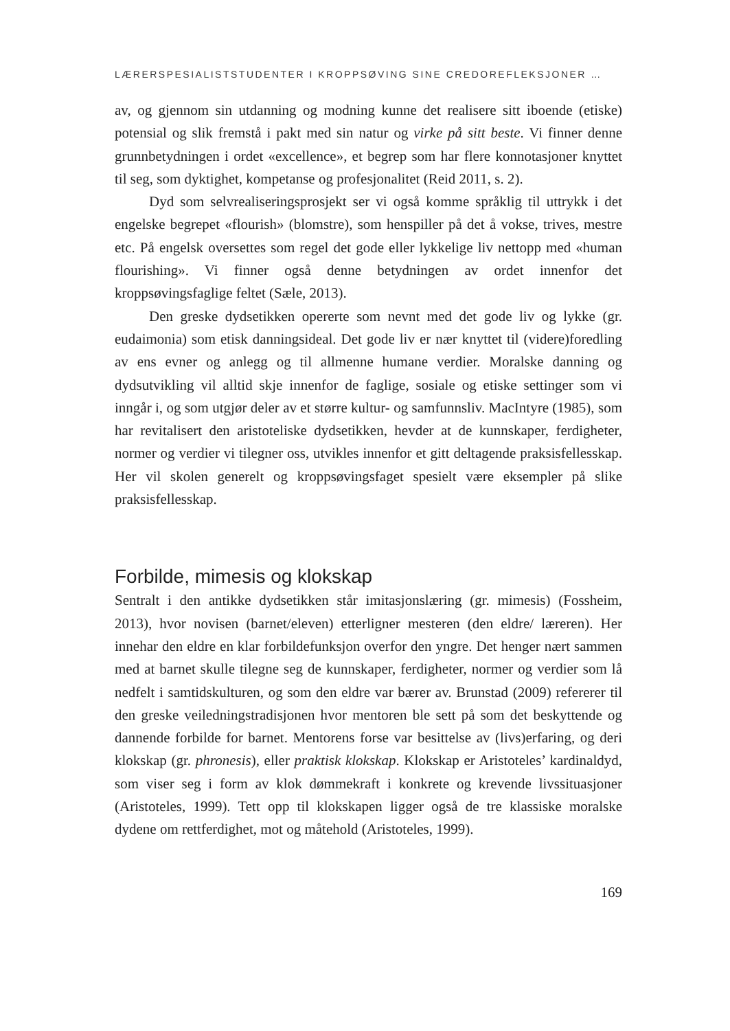LÆRERSPESIALISTSTUDENTER I KROPPSØVING SINE CREDOREFLEKSJONER …
av, og gjennom sin utdanning og modning kunne det realisere sitt iboende (etiske) potensial og slik fremstå i pakt med sin natur og virke på sitt beste. Vi finner denne grunnbetydningen i ordet «excellence», et begrep som har flere konnotasjoner knyttet til seg, som dyktighet, kompetanse og profesjonalitet (Reid 2011, s. 2).
Dyd som selvrealiseringsprosjekt ser vi også komme språklig til uttrykk i det engelske begrepet «flourish» (blomstre), som henspiller på det å vokse, trives, mestre etc. På engelsk oversettes som regel det gode eller lykkelige liv nettopp med «human flourishing». Vi finner også denne betydningen av ordet innenfor det kroppsøvingsfaglige feltet (Sæle, 2013).
Den greske dydsetikken opererte som nevnt med det gode liv og lykke (gr. eudaimonia) som etisk danningsideal. Det gode liv er nær knyttet til (videre)foredling av ens evner og anlegg og til allmenne humane verdier. Moralske danning og dydsutvikling vil alltid skje innenfor de faglige, sosiale og etiske settinger som vi inngår i, og som utgjør deler av et større kultur- og samfunnsliv. MacIntyre (1985), som har revitalisert den aristoteliske dydsetikken, hevder at de kunnskaper, ferdigheter, normer og verdier vi tilegner oss, utvikles innenfor et gitt deltagende praksisfellesskap. Her vil skolen generelt og kroppsøvingsfaget spesielt være eksempler på slike praksisfellesskap.
Forbilde, mimesis og klokskap
Sentralt i den antikke dydsetikken står imitasjonslæring (gr. mimesis) (Fossheim, 2013), hvor novisen (barnet/eleven) etterligner mesteren (den eldre/ læreren). Her innehar den eldre en klar forbildefunksjon overfor den yngre. Det henger nært sammen med at barnet skulle tilegne seg de kunnskaper, ferdigheter, normer og verdier som lå nedfelt i samtidskulturen, og som den eldre var bærer av. Brunstad (2009) refererer til den greske veiledningstradisjonen hvor mentoren ble sett på som det beskyttende og dannende forbilde for barnet. Mentorens forse var besittelse av (livs)erfaring, og deri klokskap (gr. phronesis), eller praktisk klokskap. Klokskap er Aristoteles’ kardinaldyd, som viser seg i form av klok dømmekraft i konkrete og krevende livssituasjoner (Aristoteles, 1999). Tett opp til klokskapen ligger også de tre klassiske moralske dydene om rettferdighet, mot og måtehold (Aristoteles, 1999).
169